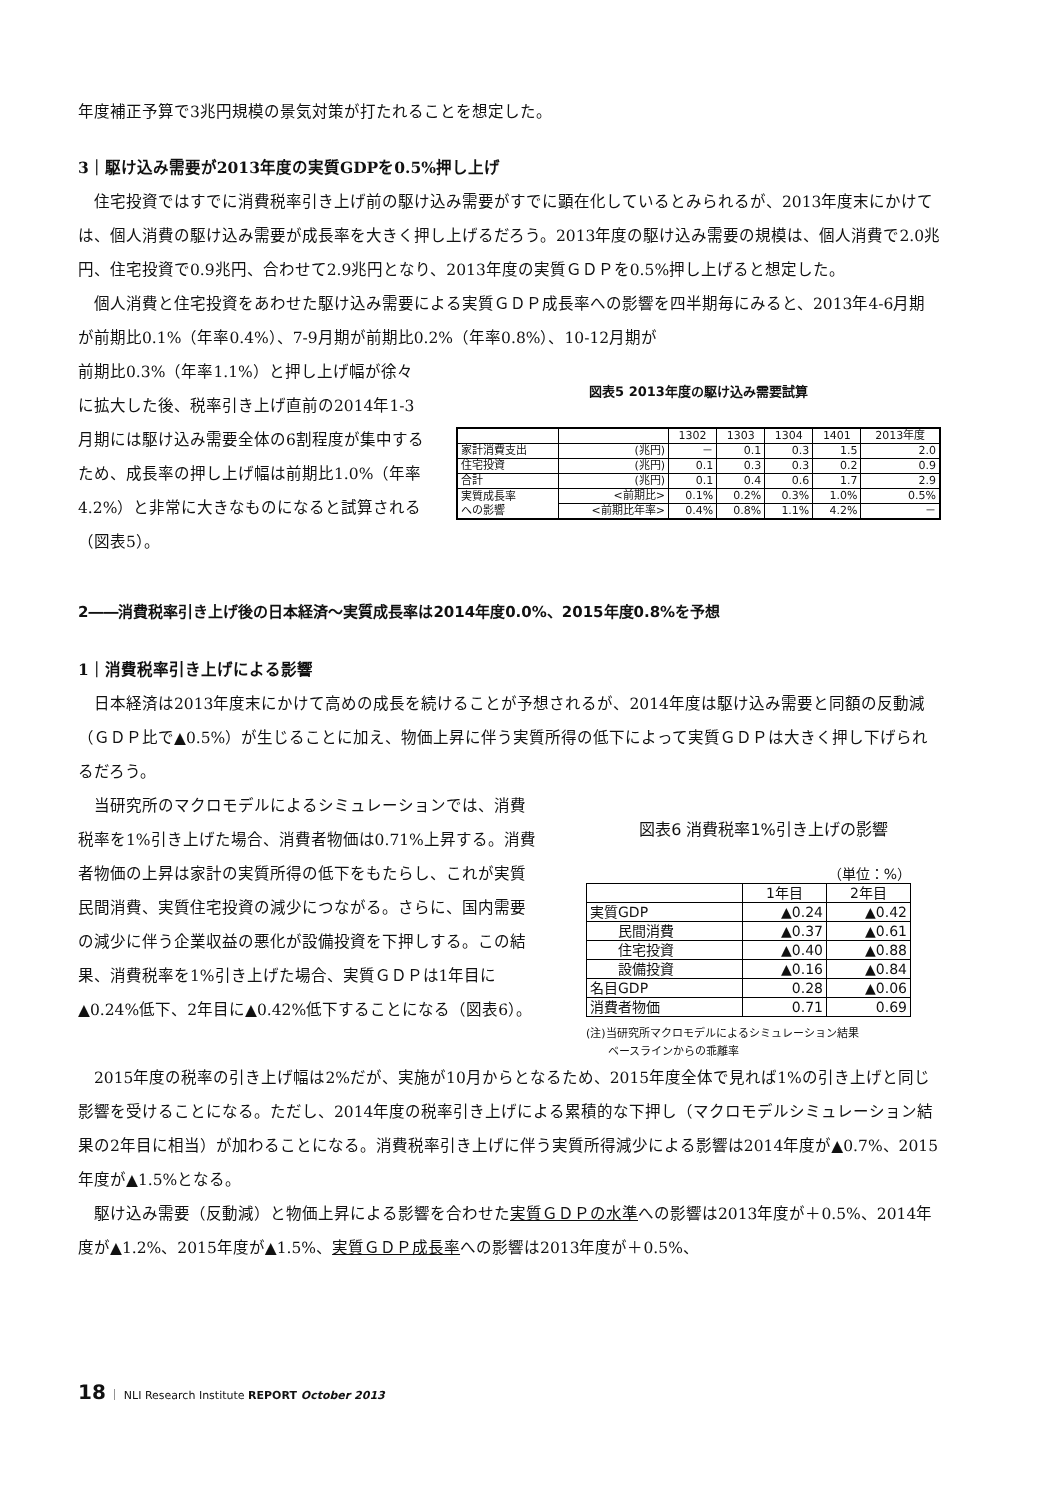年度補正予算で3兆円規模の景気対策が打たれることを想定した。
3｜駆け込み需要が2013年度の実質GDPを0.5%押し上げ
　住宅投資ではすでに消費税率引き上げ前の駆け込み需要がすでに顕在化しているとみられるが、2013年度末にかけては、個人消費の駆け込み需要が成長率を大きく押し上げるだろう。2013年度の駆け込み需要の規模は、個人消費で2.0兆円、住宅投資で0.9兆円、合わせて2.9兆円となり、2013年度の実質ＧＤＰを0.5%押し上げると想定した。
　個人消費と住宅投資をあわせた駆け込み需要による実質ＧＤＰ成長率への影響を四半期毎にみると、2013年4-6月期が前期比0.1%（年率0.4%）、7-9月期が前期比0.2%（年率0.8%）、10-12月期が
前期比0.3%（年率1.1%）と押し上げ幅が徐々に拡大した後、税率引き上げ直前の2014年1-3月期には駆け込み需要全体の6割程度が集中するため、成長率の押し上げ幅は前期比1.0%（年率4.2%）と非常に大きなものになると試算される（図表5）。
図表5 2013年度の駆け込み需要試算
| | | 1302 | 1303 | 1304 | 1401 | 2013年度 |
| --- | --- | --- | --- | --- | --- | --- |
| 家計消費支出 | (兆円) | － | 0.1 | 0.3 | 1.5 | 2.0 |
| 住宅投資 | (兆円) | 0.1 | 0.3 | 0.3 | 0.2 | 0.9 |
| 合計 | (兆円) | 0.1 | 0.4 | 0.6 | 1.7 | 2.9 |
| 実質成長率 への影響 | <前期比> | 0.1% | 0.2% | 0.3% | 1.0% | 0.5% |
| | <前期比年率> | 0.4% | 0.8% | 1.1% | 4.2% | － |
2――消費税率引き上げ後の日本経済～実質成長率は2014年度0.0%、2015年度0.8%を予想
1｜消費税率引き上げによる影響
　日本経済は2013年度末にかけて高めの成長を続けることが予想されるが、2014年度は駆け込み需要と同額の反動減（ＧＤＰ比で▲0.5%）が生じることに加え、物価上昇に伴う実質所得の低下によって実質ＧＤＰは大きく押し下げられるだろう。
　当研究所のマクロモデルによるシミュレーションでは、消費税率を1%引き上げた場合、消費者物価は0.71%上昇する。消費者物価の上昇は家計の実質所得の低下をもたらし、これが実質民間消費、実質住宅投資の減少につながる。さらに、国内需要の減少に伴う企業収益の悪化が設備投資を下押しする。この結果、消費税率を1%引き上げた場合、実質ＧＤＰは1年目に▲0.24%低下、2年目に▲0.42%低下することになる（図表6）。
図表6 消費税率1%引き上げの影響
（単位：%）
| | 1年目 | 2年目 |
| --- | --- | --- |
| 実質GDP | ▲0.24 | ▲0.42 |
| 民間消費 | ▲0.37 | ▲0.61 |
| 住宅投資 | ▲0.40 | ▲0.88 |
| 設備投資 | ▲0.16 | ▲0.84 |
| 名目GDP | 0.28 | ▲0.06 |
| 消費者物価 | 0.71 | 0.69 |
(注)当研究所マクロモデルによるシミュレーション結果
　　ベースラインからの乖離率
　2015年度の税率の引き上げ幅は2%だが、実施が10月からとなるため、2015年度全体で見れば1%の引き上げと同じ影響を受けることになる。ただし、2014年度の税率引き上げによる累積的な下押し（マクロモデルシミュレーション結果の2年目に相当）が加わることになる。消費税率引き上げに伴う実質所得減少による影響は2014年度が▲0.7%、2015年度が▲1.5%となる。
　駆け込み需要（反動減）と物価上昇による影響を合わせた実質ＧＤＰの水準への影響は2013年度が＋0.5%、2014年度が▲1.2%、2015年度が▲1.5%、実質ＧＤＰ成長率への影響は2013年度が＋0.5%、
18 ｜ NLI Research Institute REPORT October 2013